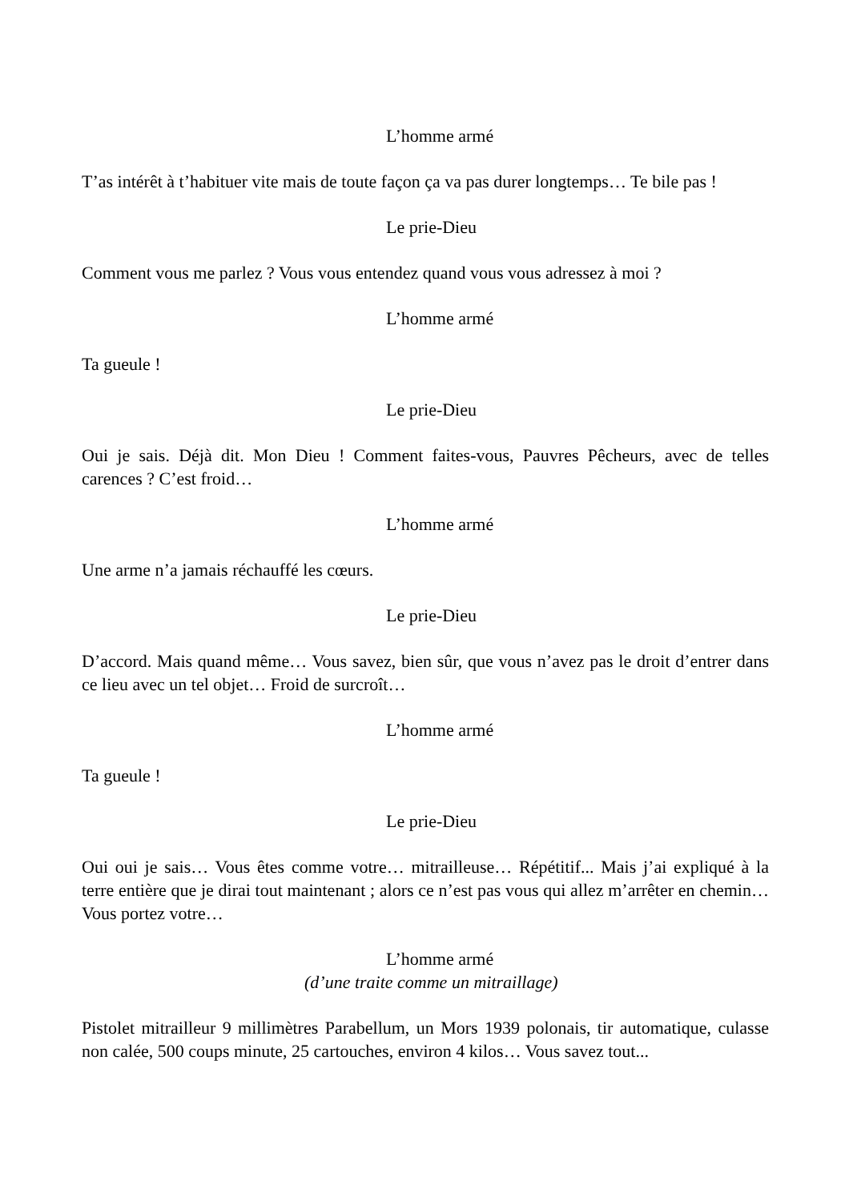L’homme armé
T’as intérêt à t’habituer vite mais de toute façon ça va pas durer longtemps… Te bile pas !
Le prie-Dieu
Comment vous me parlez ? Vous vous entendez quand vous vous adressez à moi ?
L’homme armé
Ta gueule !
Le prie-Dieu
Oui je sais. Déjà dit. Mon Dieu ! Comment faites-vous, Pauvres Pêcheurs, avec de telles carences ? C’est froid…
L’homme armé
Une arme n’a jamais réchauffé les cœurs.
Le prie-Dieu
D’accord. Mais quand même… Vous savez, bien sûr, que vous n’avez pas le droit d’entrer dans ce lieu avec un tel objet… Froid de surcroît…
L’homme armé
Ta gueule !
Le prie-Dieu
Oui oui je sais… Vous êtes comme votre… mitrailleuse… Répétitif... Mais j’ai expliqué à la terre entière que je dirai tout maintenant ; alors ce n’est pas vous qui allez m’arrêter en chemin… Vous portez votre…
L’homme armé
(d’une traite comme un mitraillage)
Pistolet mitrailleur 9 millimètres Parabellum, un Mors 1939 polonais, tir automatique, culasse non calée, 500 coups minute, 25 cartouches, environ 4 kilos… Vous savez tout...